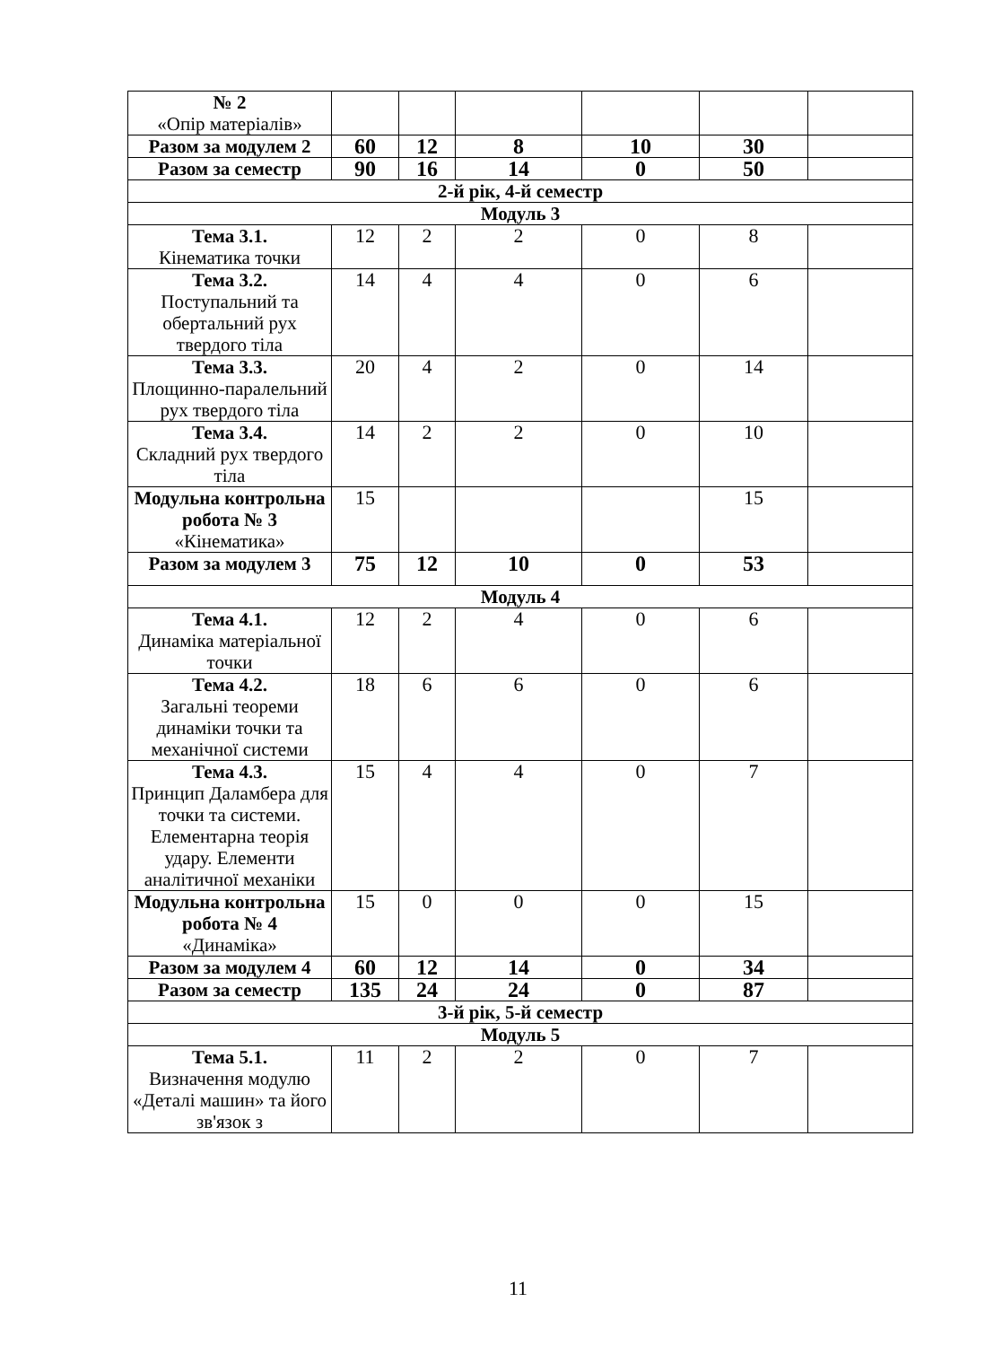| № 2 «Опір матеріалів» | | | | | | |
| Разом за модулем 2 | 60 | 12 | 8 | 10 | 30 | |
| Разом за семестр | 90 | 16 | 14 | 0 | 50 | |
| 2-й рік, 4-й семестр | | | | | | |
| Модуль 3 | | | | | | |
| Тема 3.1. Кінематика точки | 12 | 2 | 2 | 0 | 8 | |
| Тема 3.2. Поступальний та обертальний рух твердого тіла | 14 | 4 | 4 | 0 | 6 | |
| Тема 3.3. Площинно-паралельний рух твердого тіла | 20 | 4 | 2 | 0 | 14 | |
| Тема 3.4. Складний рух твердого тіла | 14 | 2 | 2 | 0 | 10 | |
| Модульна контрольна робота № 3 «Кінематика» | 15 | | | | 15 | |
| Разом за модулем 3 | 75 | 12 | 10 | 0 | 53 | |
| Модуль 4 | | | | | | |
| Тема 4.1. Динаміка матеріальної точки | 12 | 2 | 4 | 0 | 6 | |
| Тема 4.2. Загальні теореми динаміки точки та механічної системи | 18 | 6 | 6 | 0 | 6 | |
| Тема 4.3. Принцип Даламбера для точки та системи. Елементарна теорія удару. Елементи аналітичної механіки | 15 | 4 | 4 | 0 | 7 | |
| Модульна контрольна робота № 4 «Динаміка» | 15 | 0 | 0 | 0 | 15 | |
| Разом за модулем 4 | 60 | 12 | 14 | 0 | 34 | |
| Разом за семестр | 135 | 24 | 24 | 0 | 87 | |
| 3-й рік, 5-й семестр | | | | | | |
| Модуль 5 | | | | | | |
| Тема 5.1. Визначення модулю «Деталі машин» та його зв'язок з | 11 | 2 | 2 | 0 | 7 | |
11